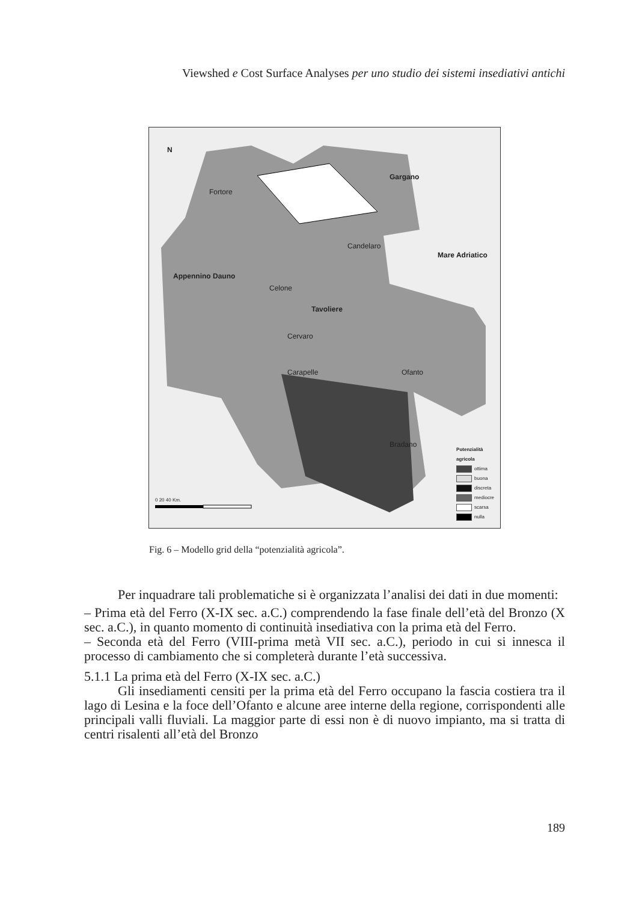Viewshed e Cost Surface Analyses per uno studio dei sistemi insediativi antichi
N
Gargano
Mare Adriatico
Tavoliere
Appennino Dauno
Fortore
Candelaro
Celone
Cervaro
Carapelle Ofanto
Bradano
0 20 40 Km.
Potenzialità
agricola
ottima
buona
discreta
mediocre
scarsa
nulla
Fig. 6 – Modello grid della “potenzialità agricola”.
Per inquadrare tali problematiche si è organizzata l’analisi dei dati in due momenti:
– Prima età del Ferro (X-IX sec. a.C.) comprendendo la fase finale dell’età del Bronzo (X sec. a.C.), in quanto momento di continuità insediativa con la prima età del Ferro.
– Seconda età del Ferro (VIII-prima metà VII sec. a.C.), periodo in cui si innesca il processo di cambiamento che si completerà durante l’età successiva.
5.1.1 La prima età del Ferro (X-IX sec. a.C.)
Gli insediamenti censiti per la prima età del Ferro occupano la fascia costiera tra il lago di Lesina e la foce dell’Ofanto e alcune aree interne della regione, corrispondenti alle principali valli fluviali. La maggior parte di essi non è di nuovo impianto, ma si tratta di centri risalenti all’età del Bronzo
189